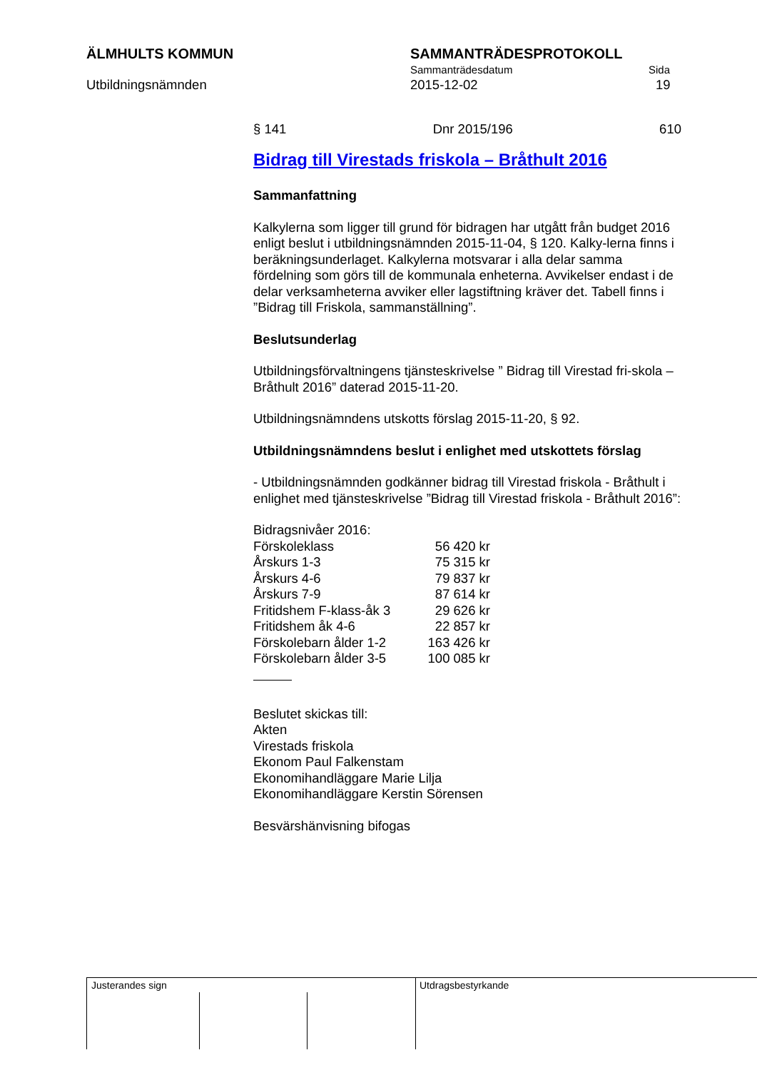ÄLMHULTS KOMMUN SAMMANTRÄDESPROTOKOLL
Sammanträdesdatum Sida
Utbildningsnämnden 2015-12-02 19
§ 141 Dnr 2015/196 610
Bidrag till Virestads friskola – Bråthult 2016
Sammanfattning
Kalkylerna som ligger till grund för bidragen har utgått från budget 2016 enligt beslut i utbildningsnämnden 2015-11-04, § 120. Kalky-lerna finns i beräkningsunderlaget. Kalkylerna motsvarar i alla delar samma fördelning som görs till de kommunala enheterna. Avvikelser endast i de delar verksamheterna avviker eller lagstiftning kräver det. Tabell finns i ”Bidrag till Friskola, sammanställning”.
Beslutsunderlag
Utbildningsförvaltningens tjänsteskrivelse ” Bidrag till Virestad fri-skola – Bråthult 2016” daterad 2015-11-20.
Utbildningsnämndens utskotts förslag 2015-11-20, § 92.
Utbildningsnämndens beslut i enlighet med utskottets förslag
- Utbildningsnämnden godkänner bidrag till Virestad friskola - Bråthult i enlighet med tjänsteskrivelse ”Bidrag till Virestad friskola - Bråthult 2016”:
Bidragsnivåer 2016:
| Förskoleklass | 56 420 kr |
| Årskurs 1-3 | 75 315 kr |
| Årskurs 4-6 | 79 837 kr |
| Årskurs 7-9 | 87 614 kr |
| Fritidshem F-klass-åk 3 | 29 626 kr |
| Fritidshem åk 4-6 | 22 857 kr |
| Förskolebarn ålder 1-2 | 163 426 kr |
| Förskolebarn ålder 3-5 | 100 085 kr |
Beslutet skickas till:
Akten
Virestads friskola
Ekonom Paul Falkenstam
Ekonomihandläggare Marie Lilja
Ekonomihandläggare Kerstin Sörensen
Besvärshänvisning bifogas
Justerandes sign Utdragsbestyrkande